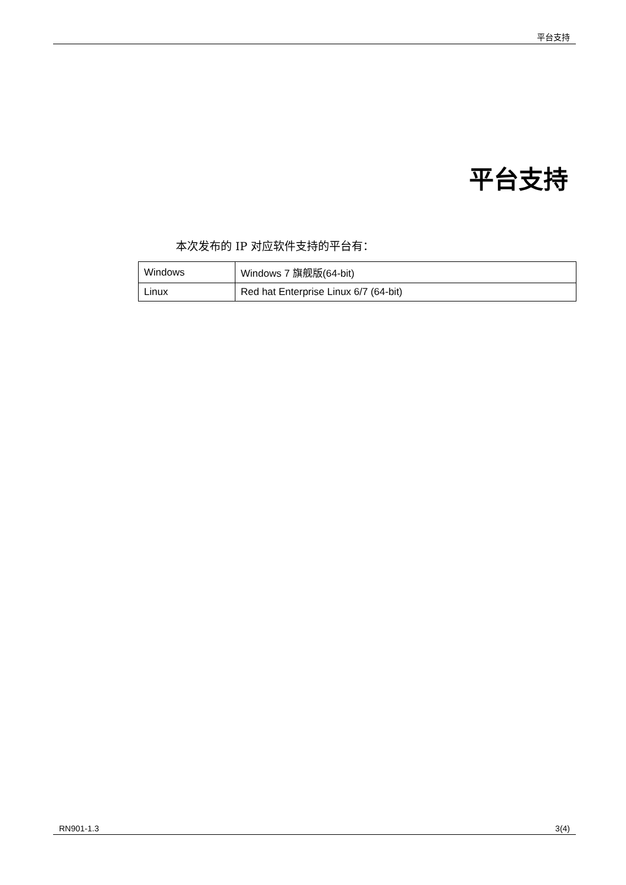平台支持
平台支持
本次发布的 IP 对应软件支持的平台有：
| Windows | Windows 7 旗舰版(64-bit) |
| Linux | Red hat Enterprise Linux 6/7 (64-bit) |
RN901-1.3 3(4)